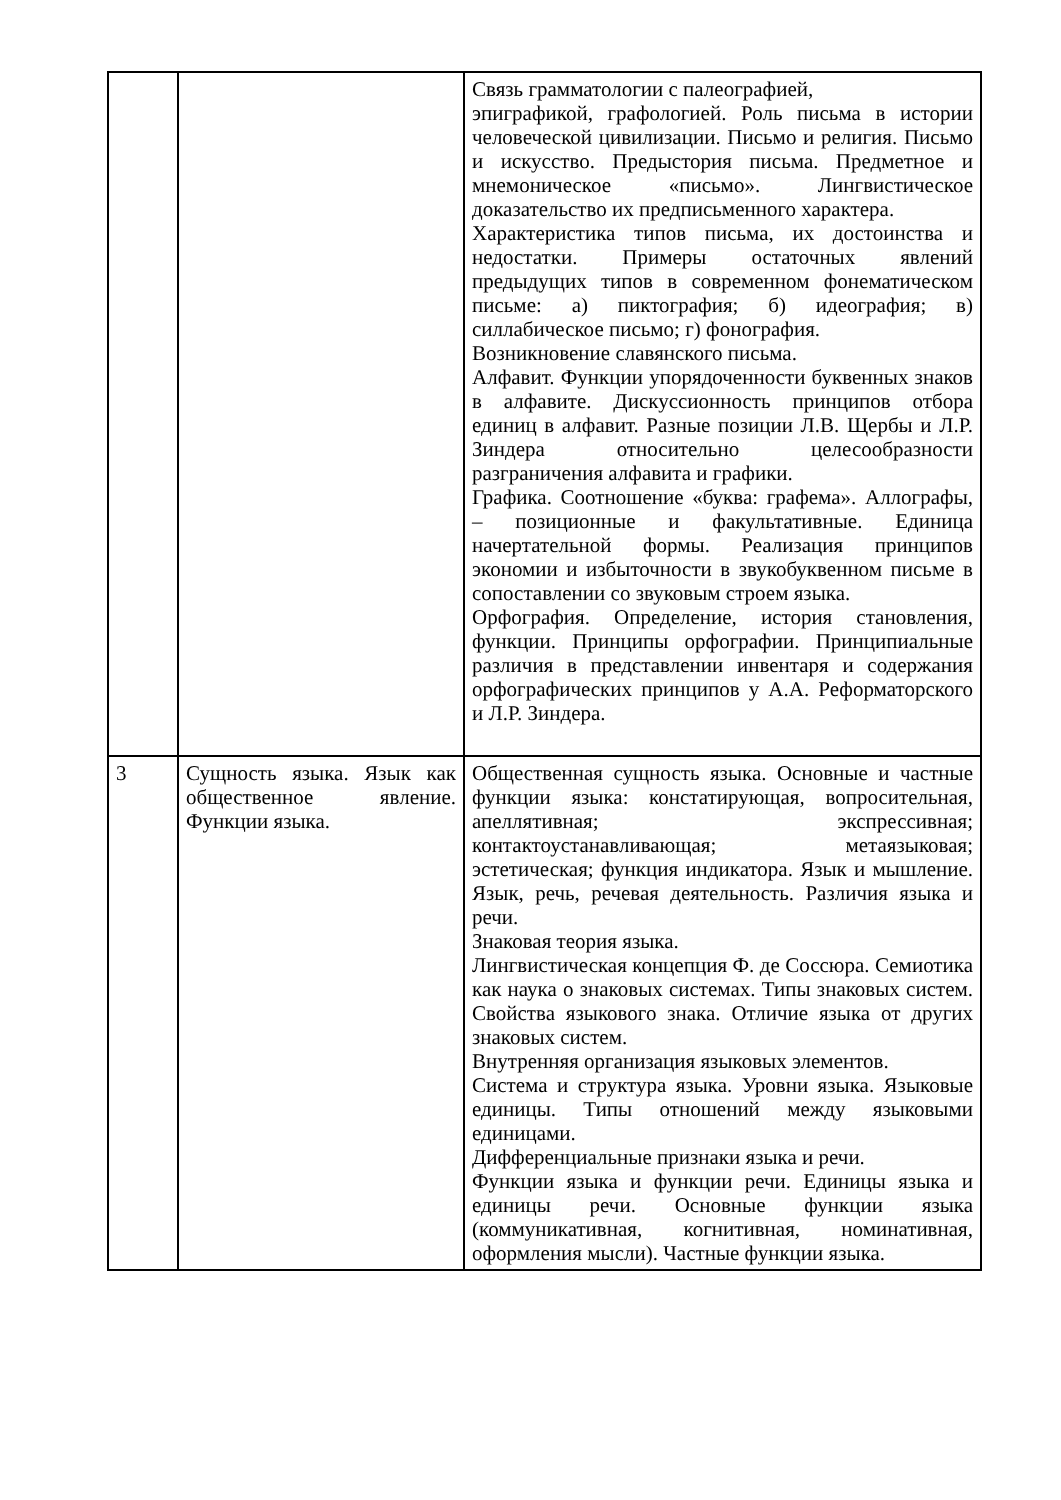| | | Связь грамматологии с палеографией, эпиграфикой, графологией. Роль письма в истории человеческой цивилизации. Письмо и религия. Письмо и искусство. Предыстория письма. Предметное и мнемоническое «письмо». Лингвистическое доказательство их предписьменного характера. Характеристика типов письма, их достоинства и недостатки. Примеры остаточных явлений предыдущих типов в современном фонематическом письме: а) пиктография; б) идеография; в) силлабическое письмо; г) фонография. Возникновение славянского письма. Алфавит. Функции упорядоченности буквенных знаков в алфавите. Дискуссионность принципов отбора единиц в алфавит. Разные позиции Л.В. Щербы и Л.Р. Зиндера относительно целесообразности разграничения алфавита и графики. Графика. Соотношение «буква: графема». Аллографы, – позиционные и факультативные. Единица начертательной формы. Реализация принципов экономии и избыточности в звукобуквенном письме в сопоставлении со звуковым строем языка. Орфография. Определение, история становления, функции. Принципы орфографии. Принципиальные различия в представлении инвентаря и содержания орфографических принципов у А.А. Реформаторского и Л.Р. Зиндера. |
| 3 | Сущность языка. Язык как общественное явление. Функции языка. | Общественная сущность языка. Основные и частные функции языка: констатирующая, вопросительная, апеллятивная; экспрессивная; контактоустанавливающая; метаязыковая; эстетическая; функция индикатора. Язык и мышление. Язык, речь, речевая деятельность. Различия языка и речи. Знаковая теория языка. Лингвистическая концепция Ф. де Соссюра. Семиотика как наука о знаковых системах. Типы знаковых систем. Свойства языкового знака. Отличие языка от других знаковых систем. Внутренняя организация языковых элементов. Система и структура языка. Уровни языка. Языковые единицы. Типы отношений между языковыми единицами. Дифференциальные признаки языка и речи. Функции языка и функции речи. Единицы языка и единицы речи. Основные функции языка (коммуникативная, когнитивная, номинативная, оформления мысли). Частные функции языка. |